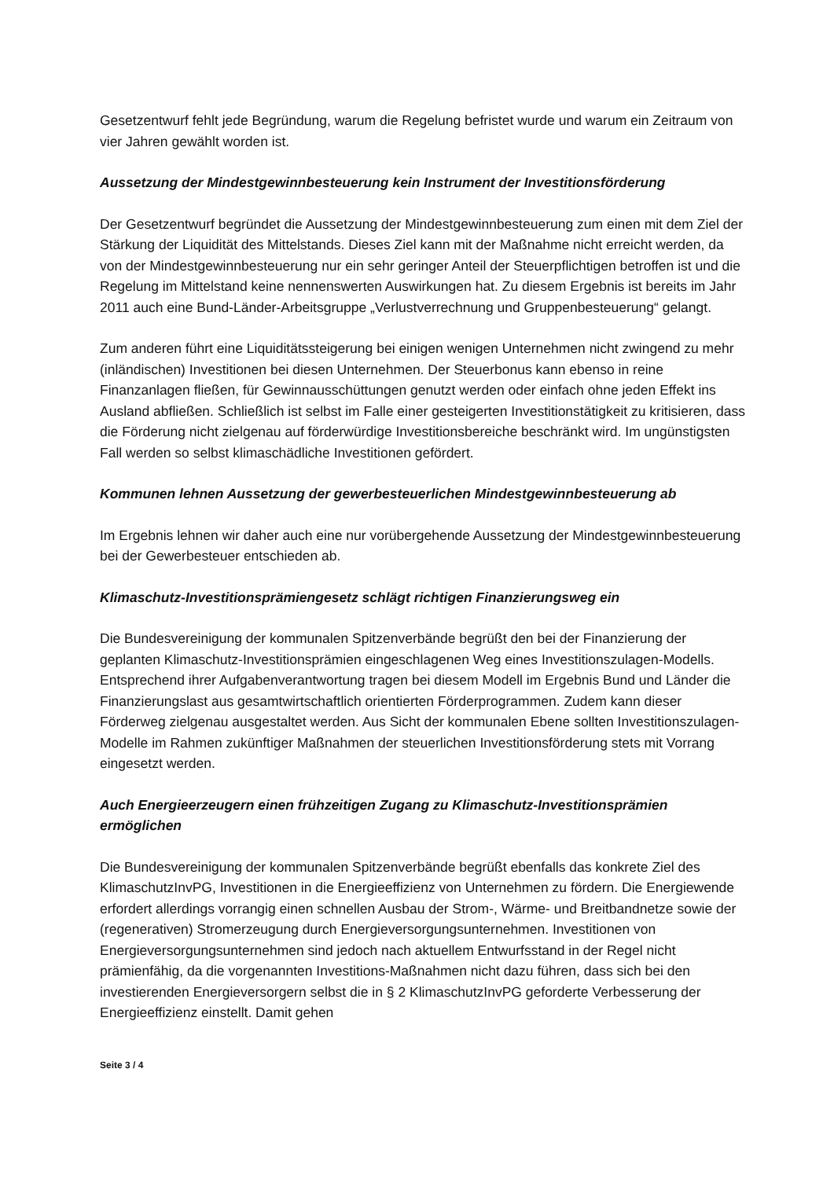Gesetzentwurf fehlt jede Begründung, warum die Regelung befristet wurde und warum ein Zeitraum von vier Jahren gewählt worden ist.
Aussetzung der Mindestgewinnbesteuerung kein Instrument der Investitionsförderung
Der Gesetzentwurf begründet die Aussetzung der Mindestgewinnbesteuerung zum einen mit dem Ziel der Stärkung der Liquidität des Mittelstands. Dieses Ziel kann mit der Maßnahme nicht erreicht werden, da von der Mindestgewinnbesteuerung nur ein sehr geringer Anteil der Steuerpflichtigen betroffen ist und die Regelung im Mittelstand keine nennenswerten Auswirkungen hat. Zu diesem Ergebnis ist bereits im Jahr 2011 auch eine Bund-Länder-Arbeitsgruppe „Verlustverrechnung und Gruppenbesteuerung“ gelangt.
Zum anderen führt eine Liquiditätssteigerung bei einigen wenigen Unternehmen nicht zwingend zu mehr (inländischen) Investitionen bei diesen Unternehmen. Der Steuerbonus kann ebenso in reine Finanzanlagen fließen, für Gewinnausschüttungen genutzt werden oder einfach ohne jeden Effekt ins Ausland abfließen. Schließlich ist selbst im Falle einer gesteigerten Investitionstätigkeit zu kritisieren, dass die Förderung nicht zielgenau auf förderwürdige Investitionsbereiche beschränkt wird. Im ungünstigsten Fall werden so selbst klimaschädliche Investitionen gefördert.
Kommunen lehnen Aussetzung der gewerbesteuerlichen Mindestgewinnbesteuerung ab
Im Ergebnis lehnen wir daher auch eine nur vorübergehende Aussetzung der Mindestgewinnbesteuerung bei der Gewerbesteuer entschieden ab.
Klimaschutz-Investitionsprämiengesetz schlägt richtigen Finanzierungsweg ein
Die Bundesvereinigung der kommunalen Spitzenverbände begrüßt den bei der Finanzierung der geplanten Klimaschutz-Investitionsprämien eingeschlagenen Weg eines Investitionszulagen-Modells. Entsprechend ihrer Aufgabenverantwortung tragen bei diesem Modell im Ergebnis Bund und Länder die Finanzierungslast aus gesamtwirtschaftlich orientierten Förderprogrammen. Zudem kann dieser Förderweg zielgenau ausgestaltet werden. Aus Sicht der kommunalen Ebene sollten Investitionszulagen-Modelle im Rahmen zukünftiger Maßnahmen der steuerlichen Investitionsförderung stets mit Vorrang eingesetzt werden.
Auch Energieerzeugern einen frühzeitigen Zugang zu Klimaschutz-Investitionsprämien ermöglichen
Die Bundesvereinigung der kommunalen Spitzenverbände begrüßt ebenfalls das konkrete Ziel des KlimaschutzInvPG, Investitionen in die Energieeffizienz von Unternehmen zu fördern. Die Energiewende erfordert allerdings vorrangig einen schnellen Ausbau der Strom-, Wärme- und Breitbandnetze sowie der (regenerativen) Stromerzeugung durch Energieversorgungsunternehmen. Investitionen von Energieversorgungsunternehmen sind jedoch nach aktuellem Entwurfsstand in der Regel nicht prämienfähig, da die vorgenannten Investitions-Maßnahmen nicht dazu führen, dass sich bei den investierenden Energieversorgern selbst die in § 2 KlimaschutzInvPG geforderte Verbesserung der Energieeffizienz einstellt. Damit gehen
Seite 3 / 4